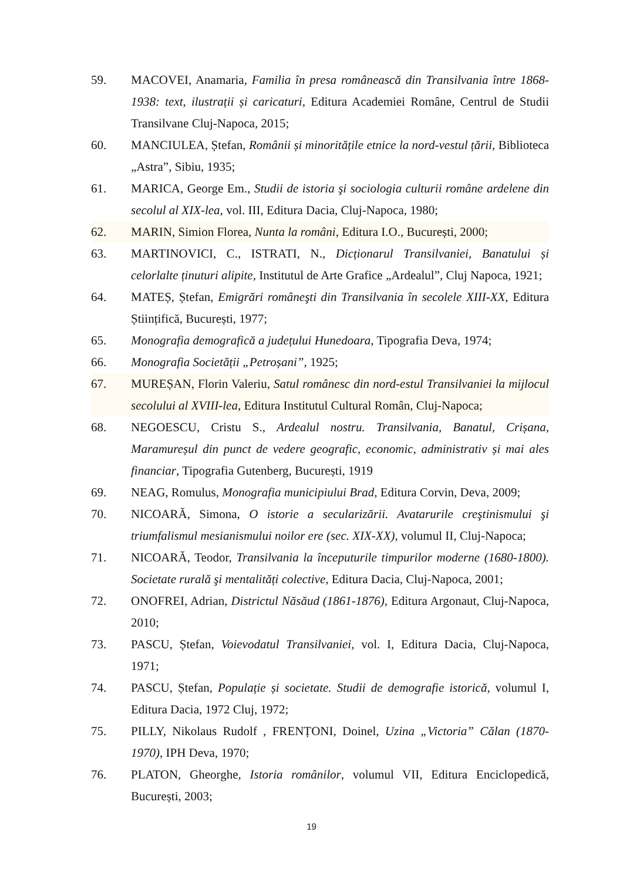59. MACOVEI, Anamaria, Familia în presa românească din Transilvania între 1868-1938: text, ilustrații și caricaturi, Editura Academiei Române, Centrul de Studii Transilvane Cluj-Napoca, 2015;
60. MANCIULEA, Ștefan, Românii și minoritățile etnice la nord-vestul țării, Biblioteca „Astra”, Sibiu, 1935;
61. MARICA, George Em., Studii de istoria şi sociologia culturii române ardelene din secolul al XIX-lea, vol. III, Editura Dacia, Cluj-Napoca, 1980;
62. MARIN, Simion Florea, Nunta la români, Editura I.O., București, 2000;
63. MARTINOVICI, C., ISTRATI, N., Dicționarul Transilvaniei, Banatului și celorlalte ținuturi alipite, Institutul de Arte Grafice „Ardealul”, Cluj Napoca, 1921;
64. MATEȘ, Ștefan, Emigrări româneşti din Transilvania în secolele XIII-XX, Editura Științifică, București, 1977;
65. Monografia demografică a județului Hunedoara, Tipografia Deva, 1974;
66. Monografia Societății „Petroșani”, 1925;
67. MUREȘAN, Florin Valeriu, Satul românesc din nord-estul Transilvaniei la mijlocul secolului al XVIII-lea, Editura Institutul Cultural Român, Cluj-Napoca;
68. NEGOESCU, Cristu S., Ardealul nostru. Transilvania, Banatul, Crișana, Maramureșul din punct de vedere geografic, economic, administrativ și mai ales financiar, Tipografia Gutenberg, București, 1919
69. NEAG, Romulus, Monografia municipiului Brad, Editura Corvin, Deva, 2009;
70. NICOARĂ, Simona, O istorie a secularizării. Avatarurile creştinismului şi triumfalismul mesianismului noilor ere (sec. XIX-XX), volumul II, Cluj-Napoca;
71. NICOARĂ, Teodor, Transilvania la începuturile timpurilor moderne (1680-1800). Societate rurală şi mentalități colective, Editura Dacia, Cluj-Napoca, 2001;
72. ONOFREI, Adrian, Districtul Năsăud (1861-1876), Editura Argonaut, Cluj-Napoca, 2010;
73. PASCU, Ștefan, Voievodatul Transilvaniei, vol. I, Editura Dacia, Cluj-Napoca, 1971;
74. PASCU, Ștefan, Populație și societate. Studii de demografie istorică, volumul I, Editura Dacia, 1972 Cluj, 1972;
75. PILLY, Nikolaus Rudolf , FRENȚONI, Doinel, Uzina „Victoria” Călan (1870-1970), IPH Deva, 1970;
76. PLATON, Gheorghe, Istoria românilor, volumul VII, Editura Enciclopedică, București, 2003;
19